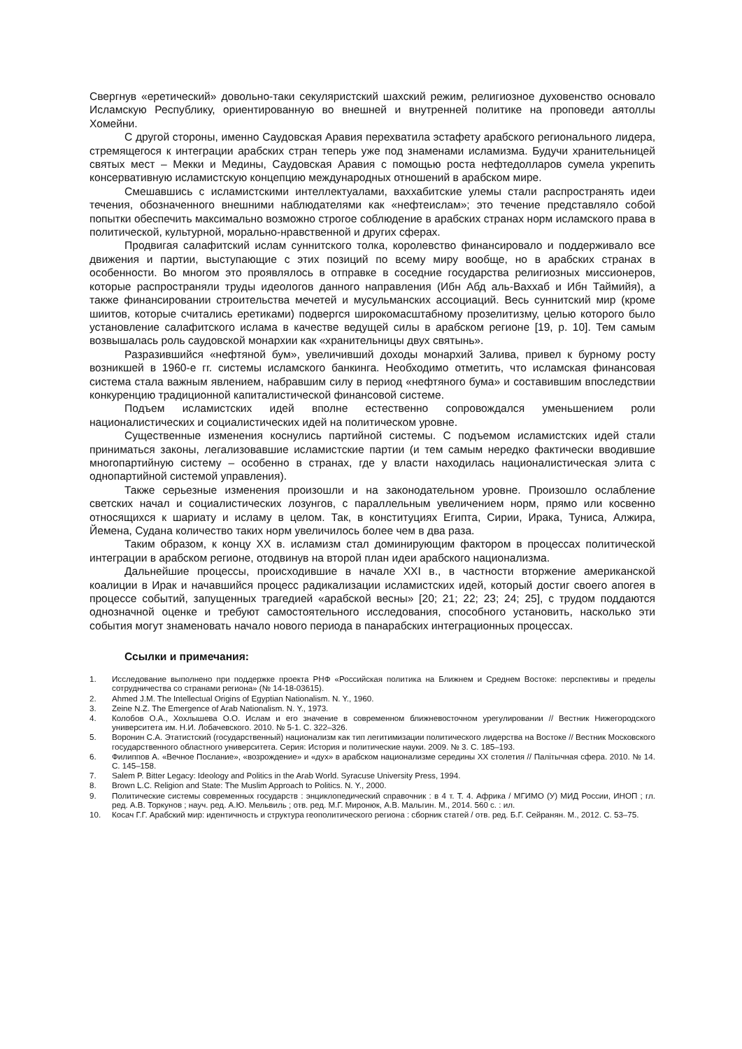Свергнув «еретический» довольно-таки секуляристский шахский режим, религиозное духовенство основало Исламскую Республику, ориентированную во внешней и внутренней политике на проповеди аятоллы Хомейни.
С другой стороны, именно Саудовская Аравия перехватила эстафету арабского регионального лидера, стремящегося к интеграции арабских стран теперь уже под знаменами исламизма. Будучи хранительницей святых мест – Мекки и Медины, Саудовская Аравия с помощью роста нефтедолларов сумела укрепить консервативную исламистскую концепцию международных отношений в арабском мире.
Смешавшись с исламистскими интеллектуалами, ваххабитские улемы стали распространять идеи течения, обозначенного внешними наблюдателями как «нефтеислам»; это течение представляло собой попытки обеспечить максимально возможно строгое соблюдение в арабских странах норм исламского права в политической, культурной, морально-нравственной и других сферах.
Продвигая салафитский ислам суннитского толка, королевство финансировало и поддерживало все движения и партии, выступающие с этих позиций по всему миру вообще, но в арабских странах в особенности. Во многом это проявлялось в отправке в соседние государства религиозных миссионеров, которые распространяли труды идеологов данного направления (Ибн Абд аль-Ваххаб и Ибн Таймийя), а также финансировании строительства мечетей и мусульманских ассоциаций. Весь суннитский мир (кроме шиитов, которые считались еретиками) подвергся широкомасштабному прозелитизму, целью которого было установление салафитского ислама в качестве ведущей силы в арабском регионе [19, р. 10]. Тем самым возвышалась роль саудовской монархии как «хранительницы двух святынь».
Разразившийся «нефтяной бум», увеличивший доходы монархий Залива, привел к бурному росту возникшей в 1960-е гг. системы исламского банкинга. Необходимо отметить, что исламская финансовая система стала важным явлением, набравшим силу в период «нефтяного бума» и составившим впоследствии конкуренцию традиционной капиталистической финансовой системе.
Подъем исламистских идей вполне естественно сопровождался уменьшением роли националистических и социалистических идей на политическом уровне.
Существенные изменения коснулись партийной системы. С подъемом исламистских идей стали приниматься законы, легализовавшие исламистские партии (и тем самым нередко фактически вводившие многопартийную систему – особенно в странах, где у власти находилась националистическая элита с однопартийной системой управления).
Также серьезные изменения произошли и на законодательном уровне. Произошло ослабление светских начал и социалистических лозунгов, с параллельным увеличением норм, прямо или косвенно относящихся к шариату и исламу в целом. Так, в конституциях Египта, Сирии, Ирака, Туниса, Алжира, Йемена, Судана количество таких норм увеличилось более чем в два раза.
Таким образом, к концу XX в. исламизм стал доминирующим фактором в процессах политической интеграции в арабском регионе, отодвинув на второй план идеи арабского национализма.
Дальнейшие процессы, происходившие в начале XXI в., в частности вторжение американской коалиции в Ирак и начавшийся процесс радикализации исламистских идей, который достиг своего апогея в процессе событий, запущенных трагедией «арабской весны» [20; 21; 22; 23; 24; 25], с трудом поддаются однозначной оценке и требуют самостоятельного исследования, способного установить, насколько эти события могут знаменовать начало нового периода в панарабских интеграционных процессах.
Ссылки и примечания:
1. Исследование выполнено при поддержке проекта РНФ «Российская политика на Ближнем и Среднем Востоке: перспективы и пределы сотрудничества со странами региона» (№ 14-18-03615).
2. Ahmed J.M. The Intellectual Origins of Egyptian Nationalism. N. Y., 1960.
3. Zeine N.Z. The Emergence of Arab Nationalism. N. Y., 1973.
4. Колобов О.А., Хохлышева О.О. Ислам и его значение в современном ближневосточном урегулировании // Вестник Нижегородского университета им. Н.И. Лобачевского. 2010. № 5-1. С. 322–326.
5. Воронин С.А. Этатистский (государственный) национализм как тип легитимизации политического лидерства на Востоке // Вестник Московского государственного областного университета. Серия: История и политические науки. 2009. № 3. С. 185–193.
6. Филиппов А. «Вечное Послание», «возрождение» и «дух» в арабском национализме середины XX столетия // Палітычная сфера. 2010. № 14. С. 145–158.
7. Salem P. Bitter Legacy: Ideology and Politics in the Arab World. Syracuse University Press, 1994.
8. Brown L.C. Religion and State: The Muslim Approach to Politics. N. Y., 2000.
9. Политические системы современных государств : энциклопедический справочник : в 4 т. Т. 4. Африка / МГИМО (У) МИД России, ИНОП ; гл. ред. А.В. Торкунов ; науч. ред. А.Ю. Мельвиль ; отв. ред. М.Г. Миронюк, А.В. Мальгин. М., 2014. 560 с. : ил.
10. Косач Г.Г. Арабский мир: идентичность и структура геополитического региона : сборник статей / отв. ред. Б.Г. Сейранян. М., 2012. С. 53–75.